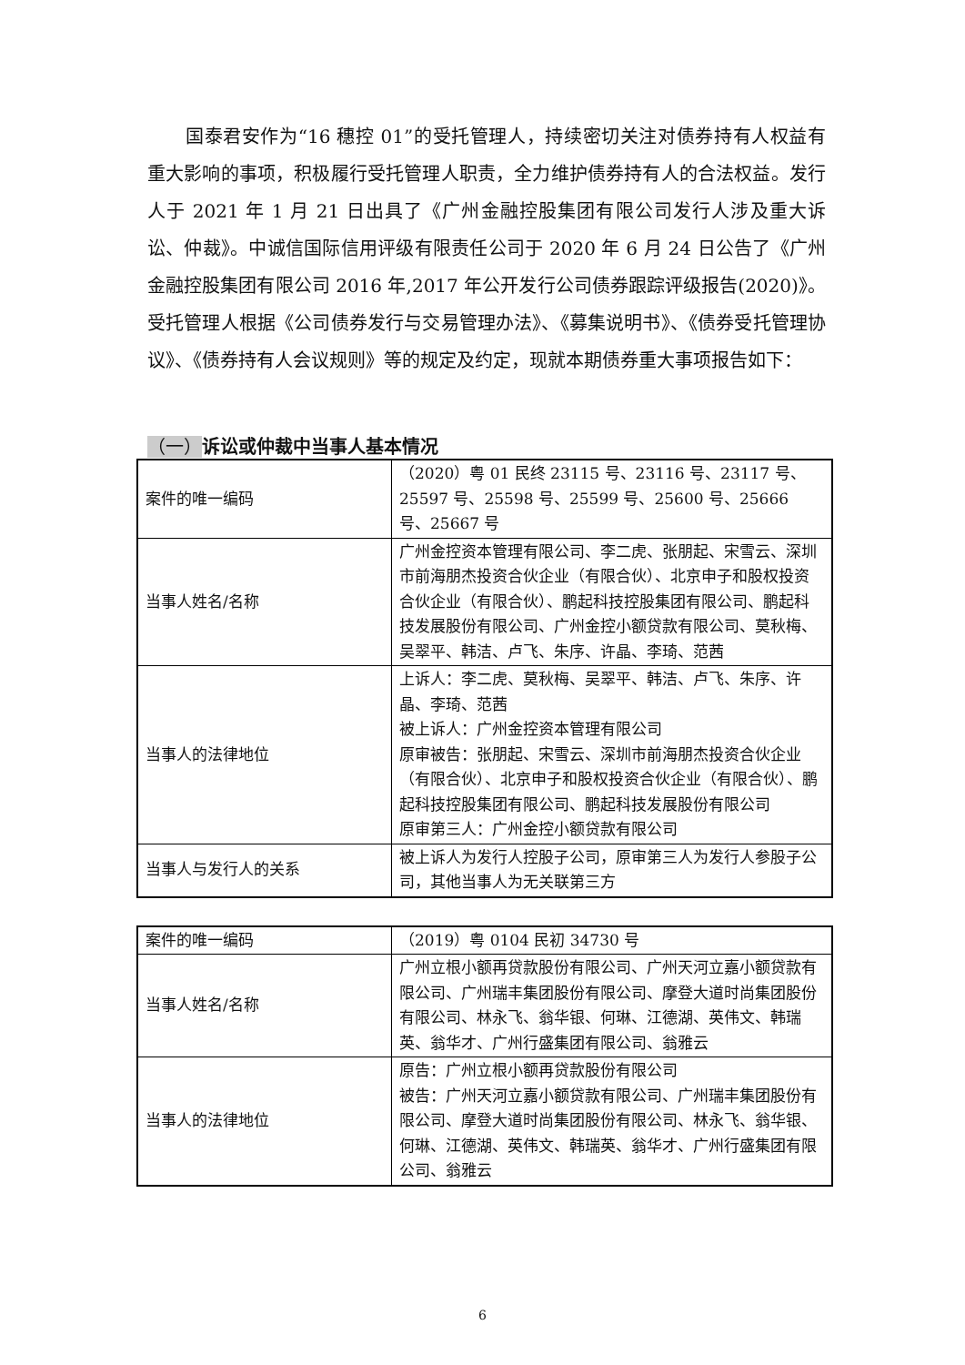国泰君安作为“16 穗控 01”的受托管理人，持续密切关注对债券持有人权益有重大影响的事项，积极履行受托管理人职责，全力维护债券持有人的合法权益。发行人于 2021 年 1 月 21 日出具了《广州金融控股集团有限公司发行人涉及重大诉讼、仲裁》。中诚信国际信用评级有限责任公司于 2020 年 6 月 24 日公告了《广州金融控股集团有限公司 2016 年,2017 年公开发行公司债券跟踪评级报告(2020)》。受托管理人根据《公司债券发行与交易管理办法》、《募集说明书》、《债券受托管理协议》、《债券持有人会议规则》等的规定及约定，现就本期债券重大事项报告如下：
（一）诉讼或仲裁中当事人基本情况
| 案件的唯一编码 | （2020）粤 01 民终 23115 号、23116 号、23117 号、25597 号、25598 号、25599 号、25600 号、25666 号、25667 号 |
| 当事人姓名/名称 | 广州金控资本管理有限公司、李二虎、张朋起、宋雪云、深圳市前海朋杰投资合伙企业（有限合伙）、北京申子和股权投资合伙企业（有限合伙）、鹏起科技控股集团有限公司、鹏起科技发展股份有限公司、广州金控小额贷款有限公司、莫秋梅、吴翠平、韩洁、卢飞、朱序、许晶、李琦、范茜 |
| 当事人的法律地位 | 上诉人：李二虎、莫秋梅、吴翠平、韩洁、卢飞、朱序、许晶、李琦、范茜 被上诉人：广州金控资本管理有限公司 原审被告：张朋起、宋雪云、深圳市前海朋杰投资合伙企业（有限合伙）、北京申子和股权投资合伙企业（有限合伙）、鹏起科技控股集团有限公司、鹏起科技发展股份有限公司 原审第三人：广州金控小额贷款有限公司 |
| 当事人与发行人的关系 | 被上诉人为发行人控股子公司，原审第三人为发行人参股子公司，其他当事人为无关联第三方 |
| 案件的唯一编码 | （2019）粤 0104 民初 34730 号 |
| 当事人姓名/名称 | 广州立根小额再贷款股份有限公司、广州天河立嘉小额贷款有限公司、广州瑞丰集团股份有限公司、摩登大道时尚集团股份有限公司、林永飞、翁华银、何琳、江德湖、英伟文、韩瑞英、翁华才、广州行盛集团有限公司、翁雅云 |
| 当事人的法律地位 | 原告：广州立根小额再贷款股份有限公司 被告：广州天河立嘉小额贷款有限公司、广州瑞丰集团股份有限公司、摩登大道时尚集团股份有限公司、林永飞、翁华银、何琳、江德湖、英伟文、韩瑞英、翁华才、广州行盛集团有限公司、翁雅云 |
6